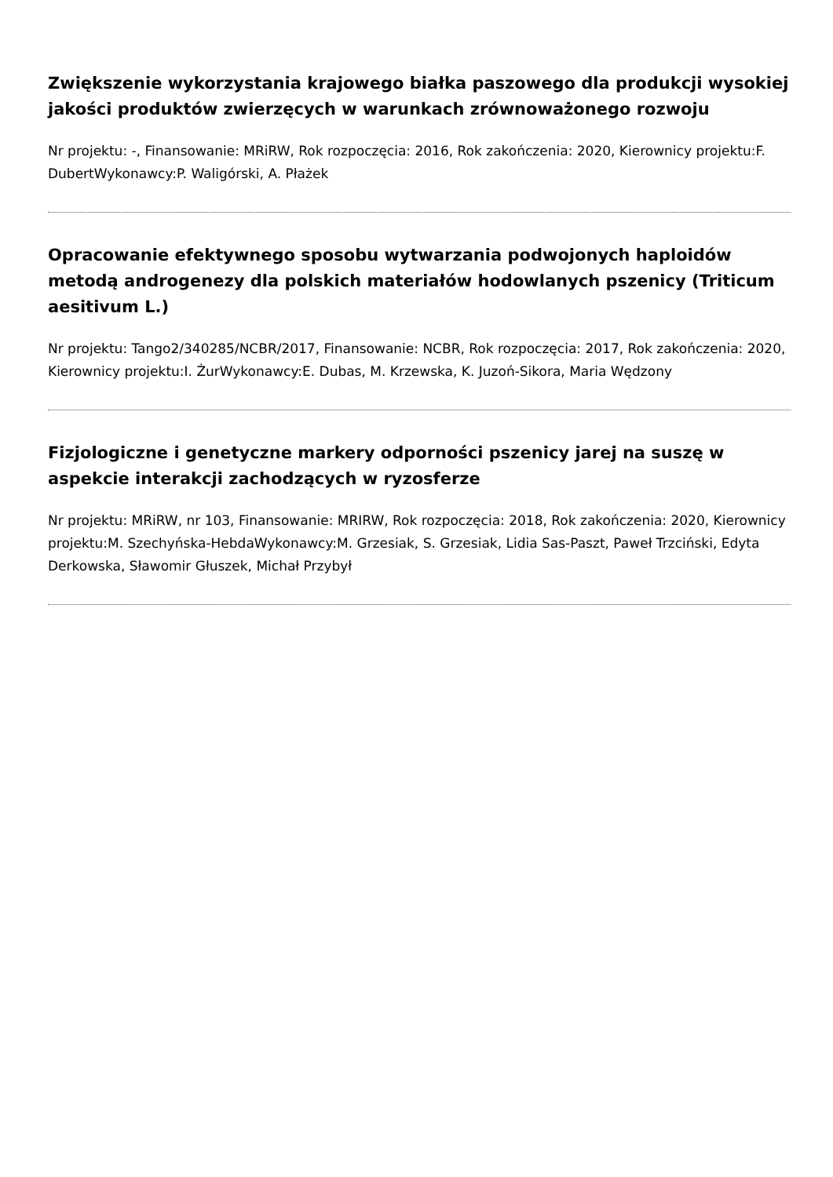Zwiększenie wykorzystania krajowego białka paszowego dla produkcji wysokiej jakości produktów zwierzęcych w warunkach zrównoważonego rozwoju
Nr projektu: -, Finansowanie: MRiRW, Rok rozpoczęcia: 2016, Rok zakończenia: 2020, Kierownicy projektu:F. DubertWykonawcy:P. Waligórski, A. Płażek
Opracowanie efektywnego sposobu wytwarzania podwojonych haploidów metodą androgenezy dla polskich materiałów hodowlanych pszenicy (Triticum aesitivum L.)
Nr projektu: Tango2/340285/NCBR/2017, Finansowanie: NCBR, Rok rozpoczęcia: 2017, Rok zakończenia: 2020, Kierownicy projektu:I. ŻurWykonawcy:E. Dubas, M. Krzewska, K. Juzoń-Sikora, Maria Wędzony
Fizjologiczne i genetyczne markery odporności pszenicy jarej na suszę w aspekcie interakcji zachodzących w ryzosferze
Nr projektu: MRiRW, nr 103, Finansowanie: MRIRW, Rok rozpoczęcia: 2018, Rok zakończenia: 2020, Kierownicy projektu:M. Szechyńska-HebdaWykonawcy:M. Grzesiak, S. Grzesiak, Lidia Sas-Paszt, Paweł Trzciński, Edyta Derkowska, Sławomir Głuszek, Michał Przybył